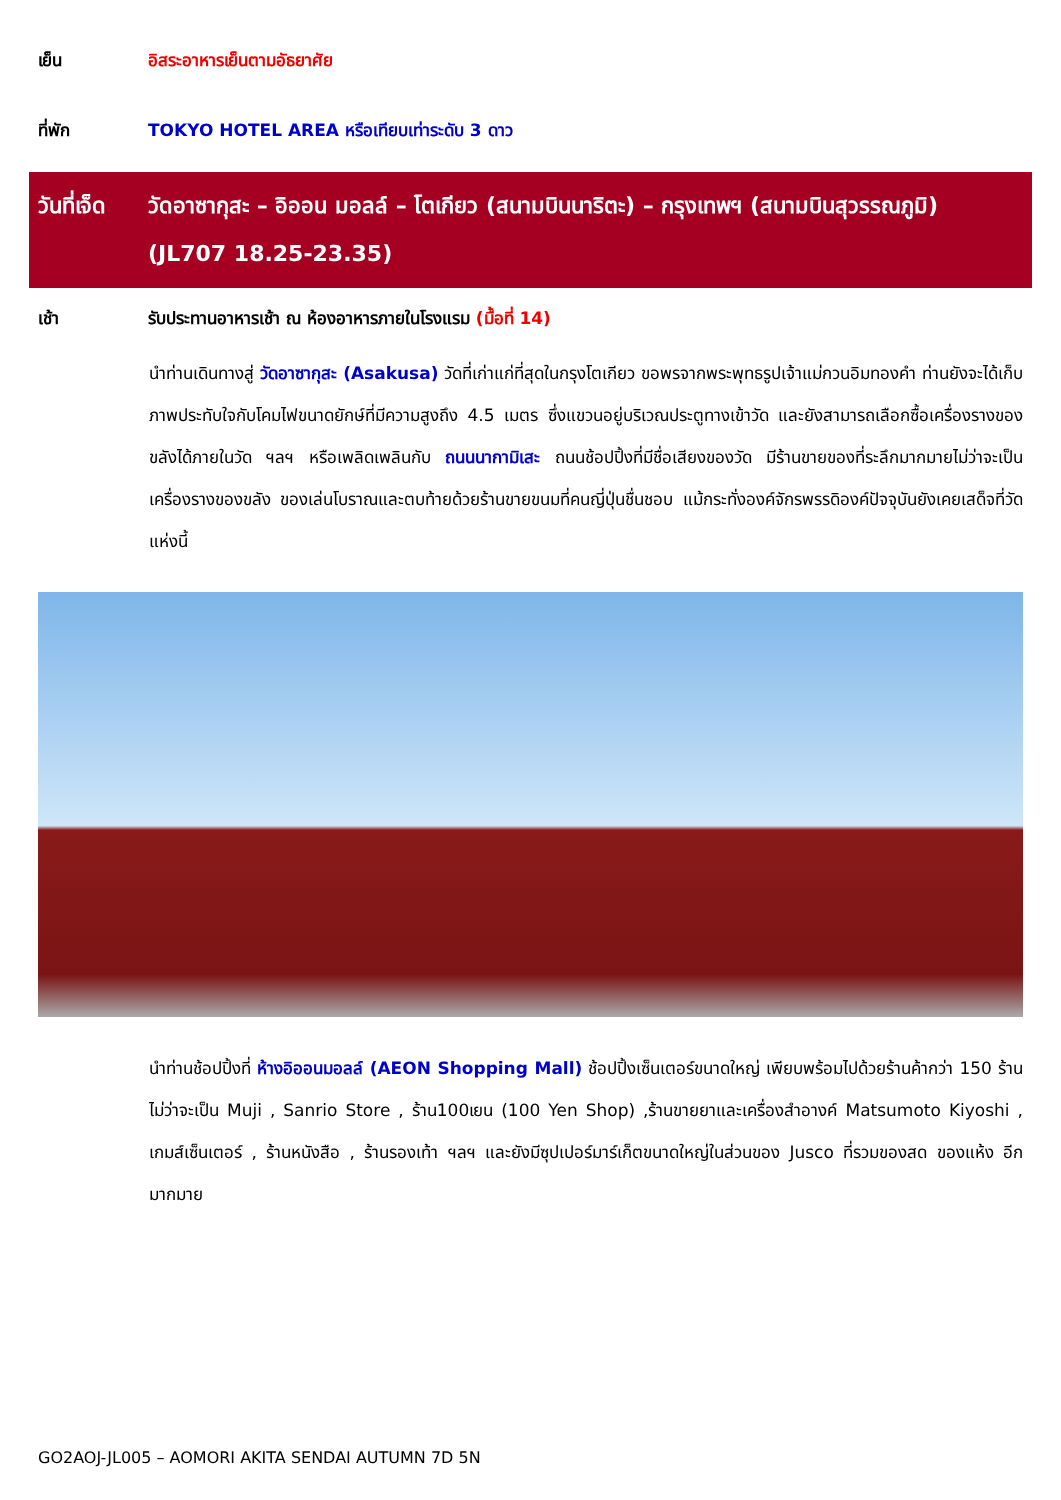เย็น อิสระอาหารเย็นตามอัธยาศัย
ที่พัก TOKYO HOTEL AREA หรือเทียบเท่าระดับ 3 ดาว
วันที่เจ็ด
วัดอาซากุสะ – อิออน มอลล์ – โตเกียว (สนามบินนาริตะ) – กรุงเทพฯ (สนามบินสุวรรณภูมิ) (JL707 18.25-23.35)
เช้า รับประทานอาหารเช้า ณ ห้องอาหารภายในโรงแรม (มื้อที่ 14)
นำท่านเดินทางสู่ วัดอาซากุสะ (Asakusa) วัดที่เก่าแก่ที่สุดในกรุงโตเกียว ขอพรจากพระพุทธรูปเจ้าแม่กวนอิมทองคำ ท่านยังจะได้เก็บภาพประทับใจกับโคมไฟขนาดยักษ์ที่มีความสูงถึง 4.5 เมตร ซึ่งแขวนอยู่บริเวณประตูทางเข้าวัด และยังสามารถเลือกซื้อเครื่องรางของขลังได้ภายในวัด ฯลฯ หรือเพลิดเพลินกับ ถนนนากามิเสะ ถนนช้อปปิ้งที่มีชื่อเสียงของวัด มีร้านขายของที่ระลึกมากมายไม่ว่าจะเป็นเครื่องรางของขลัง ของเล่นโบราณและตบท้ายด้วยร้านขายขนมที่คนญี่ปุ่นชื่นชอบ แม้กระทั่งองค์จักรพรรดิองค์ปัจจุบันยังเคยเสด็จที่วัดแห่งนี้
นำท่านช้อปปิ้งที่ ห้างอิออนมอลล์ (AEON Shopping Mall) ช้อปปิ้งเซ็นเตอร์ขนาดใหญ่ เพียบพร้อมไปด้วยร้านค้ากว่า 150 ร้าน ไม่ว่าจะเป็น Muji , Sanrio Store , ร้าน100เยน (100 Yen Shop) ,ร้านขายยาและเครื่องสำอางค์ Matsumoto Kiyoshi , เกมส์เซ็นเตอร์ , ร้านหนังสือ , ร้านรองเท้า ฯลฯ และยังมีซุปเปอร์มาร์เก็ตขนาดใหญ่ในส่วนของ Jusco ที่รวมของสด ของแห้ง อีกมากมาย
GO2AOJ-JL005 – AOMORI AKITA SENDAI AUTUMN 7D 5N